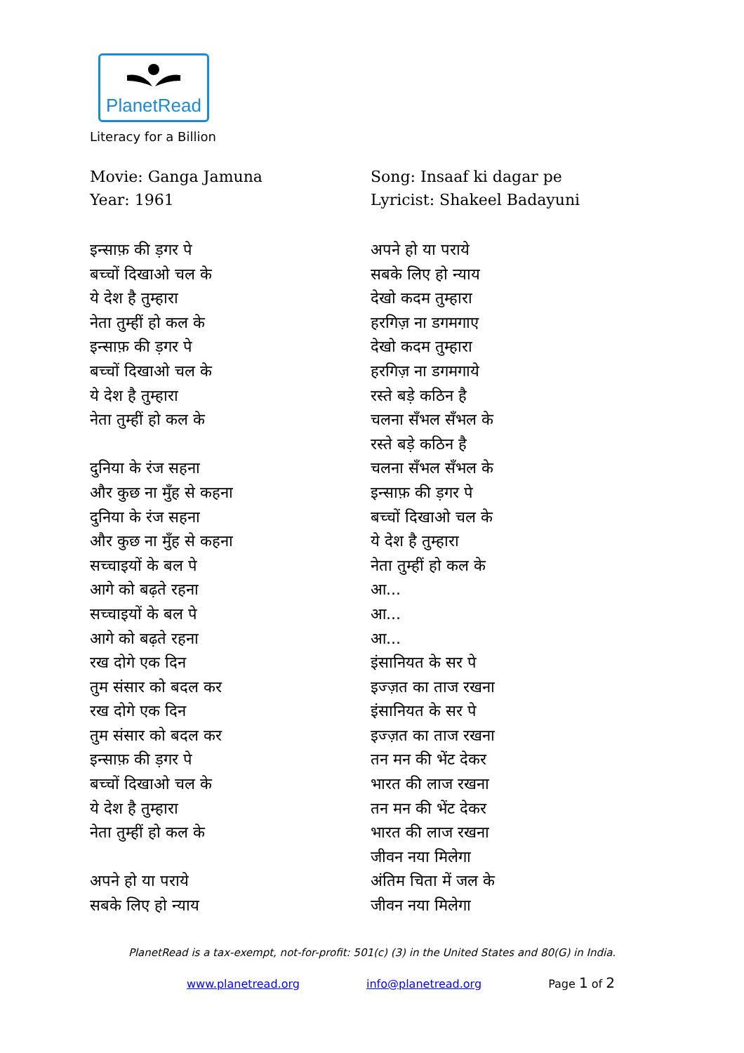PlanetRead
Literacy for a Billion
Movie: Ganga Jamuna
Year: 1961
इन्साफ़ की ड़गर पे
बच्चों दिखाओ चल के
ये देश है तुम्हारा
नेता तुम्हीं हो कल के
इन्साफ़ की ड़गर पे
बच्चों दिखाओ चल के
ये देश है तुम्हारा
नेता तुम्हीं हो कल के
दुनिया के रंज सहना
और कुछ ना मुँह से कहना
दुनिया के रंज सहना
और कुछ ना मुँह से कहना
सच्चाइयों के बल पे
आगे को बढ़ते रहना
सच्चाइयों के बल पे
आगे को बढ़ते रहना
रख दोगे एक दिन
तुम संसार को बदल कर
रख दोगे एक दिन
तुम संसार को बदल कर
इन्साफ़ की ड़गर पे
बच्चों दिखाओ चल के
ये देश है तुम्हारा
नेता तुम्हीं हो कल के
अपने हो या पराये
सबके लिए हो न्याय
Song: Insaaf ki dagar pe
Lyricist: Shakeel Badayuni
अपने हो या पराये
सबके लिए हो न्याय
देखो कदम तुम्हारा
हरगिज़ ना डगमगाए
देखो कदम तुम्हारा
हरगिज़ ना डगमगाये
रस्ते बड़े कठिन है
चलना सँभल सँभल के
रस्ते बड़े कठिन है
चलना सँभल सँभल के
इन्साफ़ की ड़गर पे
बच्चों दिखाओ चल के
ये देश है तुम्हारा
नेता तुम्हीं हो कल के
आ...
आ...
आ...
इंसानियत के सर पे
इज्ज़त का ताज रखना
इंसानियत के सर पे
इज्ज़त का ताज रखना
तन मन की भेंट देकर
भारत की लाज रखना
तन मन की भेंट देकर
भारत की लाज रखना
जीवन नया मिलेगा
अंतिम चिता में जल के
जीवन नया मिलेगा
PlanetRead is a tax-exempt, not-for-profit: 501(c) (3) in the United States and 80(G) in India.
www.planetread.org info@planetread.org Page 1 of 2